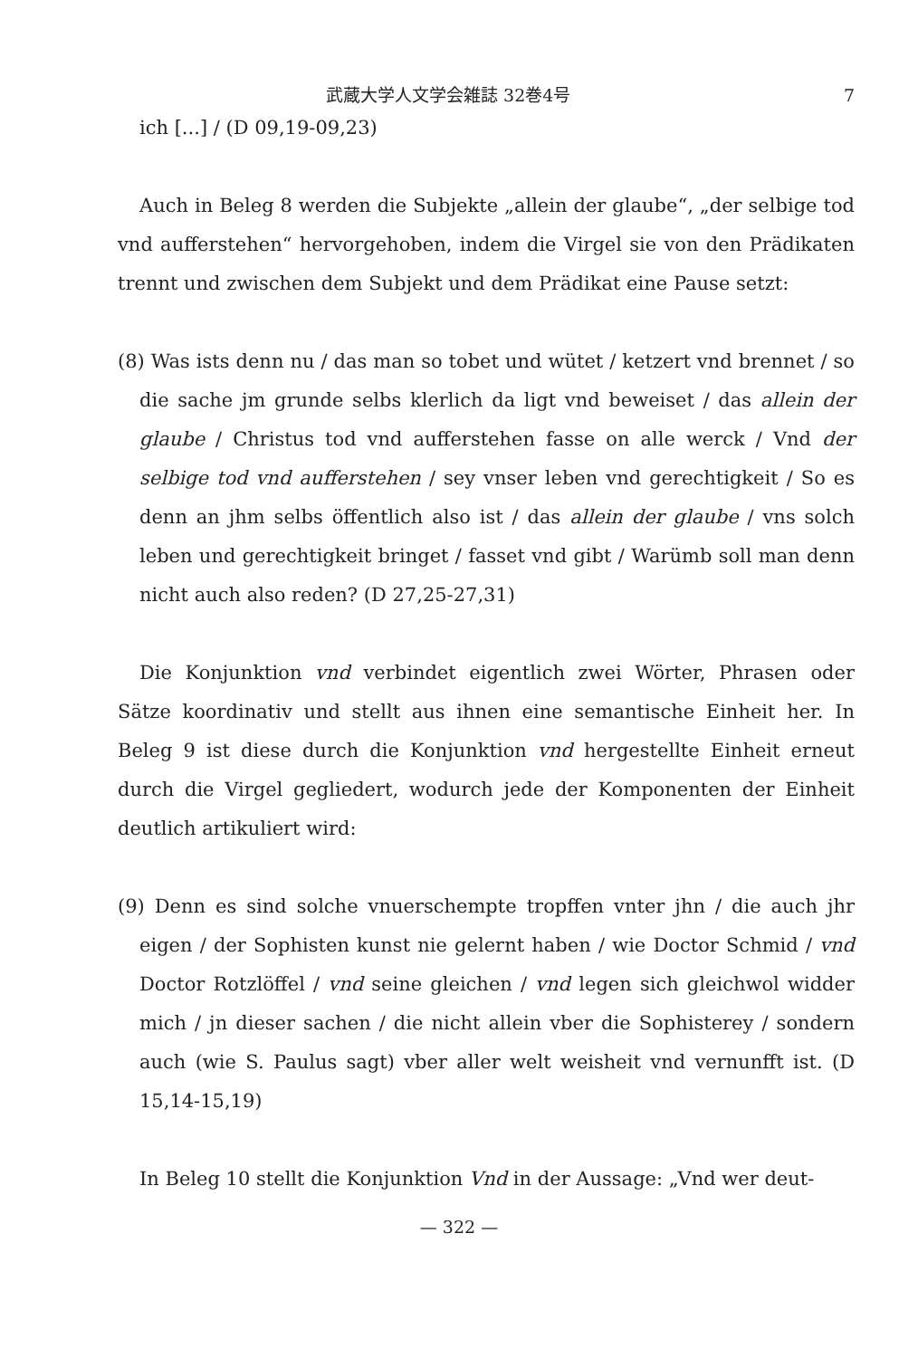武蔵大学人文学会雑誌 32巻4号 7
ich [...] / (D 09,19-09,23)
Auch in Beleg 8 werden die Subjekte „allein der glaube“, „der selbige tod vnd aufferstehen“ hervorgehoben, indem die Virgel sie von den Prädikaten trennt und zwischen dem Subjekt und dem Prädikat eine Pause setzt:
(8) Was ists denn nu / das man so tobet und wütet / ketzert vnd brennet / so die sache jm grunde selbs klerlich da ligt vnd beweiset / das allein der glaube / Christus tod vnd aufferstehen fasse on alle werck / Vnd der selbige tod vnd aufferstehen / sey vnser leben vnd gerechtigkeit / So es denn an jhm selbs öffentlich also ist / das allein der glaube / vns solch leben und gerechtigkeit bringet / fasset vnd gibt / Warümb soll man denn nicht auch also reden? (D 27,25-27,31)
Die Konjunktion vnd verbindet eigentlich zwei Wörter, Phrasen oder Sätze koordinativ und stellt aus ihnen eine semantische Einheit her. In Beleg 9 ist diese durch die Konjunktion vnd hergestellte Einheit erneut durch die Virgel gegliedert, wodurch jede der Komponenten der Einheit deutlich artikuliert wird:
(9) Denn es sind solche vnuerschempte tropffen vnter jhn / die auch jhr eigen / der Sophisten kunst nie gelernt haben / wie Doctor Schmid / vnd Doctor Rotzlöffel / vnd seine gleichen / vnd legen sich gleichwol widder mich / jn dieser sachen / die nicht allein vber die Sophisterey / sondern auch (wie S. Paulus sagt) vber aller welt weisheit vnd vernunfft ist. (D 15,14-15,19)
In Beleg 10 stellt die Konjunktion Vnd in der Aussage: „Vnd wer deut-
— 322 —